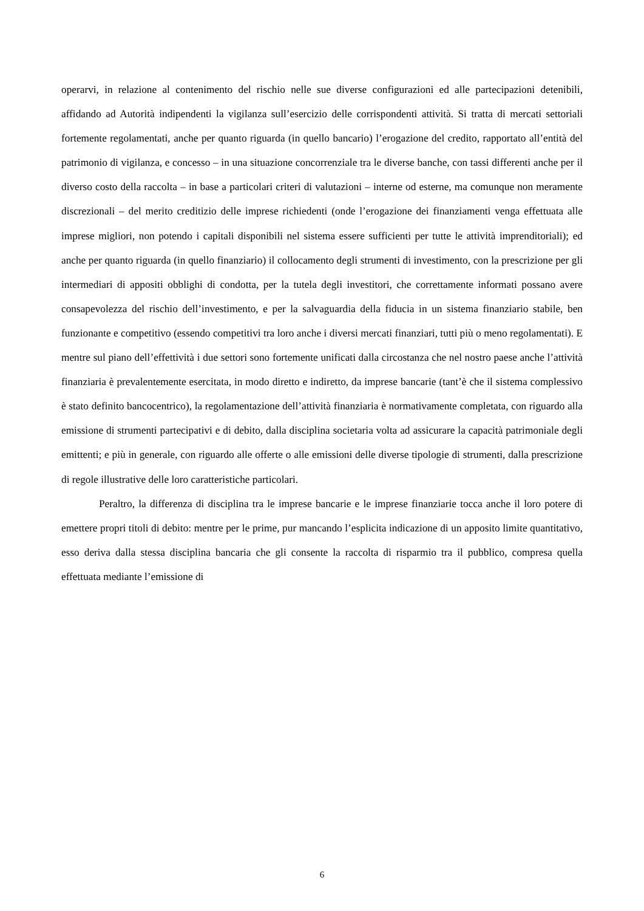operarvi, in relazione al contenimento del rischio nelle sue diverse configurazioni ed alle partecipazioni detenibili, affidando ad Autorità indipendenti la vigilanza sull’esercizio delle corrispondenti attività. Si tratta di mercati settoriali fortemente regolamentati, anche per quanto riguarda (in quello bancario) l’erogazione del credito, rapportato all’entità del patrimonio di vigilanza, e concesso – in una situazione concorrenziale tra le diverse banche, con tassi differenti anche per il diverso costo della raccolta – in base a particolari criteri di valutazioni – interne od esterne, ma comunque non meramente discrezionali – del merito creditizio delle imprese richiedenti (onde l’erogazione dei finanziamenti venga effettuata alle imprese migliori, non potendo i capitali disponibili nel sistema essere sufficienti per tutte le attività imprenditoriali); ed anche per quanto riguarda (in quello finanziario) il collocamento degli strumenti di investimento, con la prescrizione per gli intermediari di appositi obblighi di condotta, per la tutela degli investitori, che correttamente informati possano avere consapevolezza del rischio dell’investimento, e per la salvaguardia della fiducia in un sistema finanziario stabile, ben funzionante e competitivo (essendo competitivi tra loro anche i diversi mercati finanziari, tutti più o meno regolamentati). E mentre sul piano dell’effettività i due settori sono fortemente unificati dalla circostanza che nel nostro paese anche l’attività finanziaria è prevalentemente esercitata, in modo diretto e indiretto, da imprese bancarie (tant’è che il sistema complessivo è stato definito bancocentrico), la regolamentazione dell’attività finanziaria è normativamente completata, con riguardo alla emissione di strumenti partecipativi e di debito, dalla disciplina societaria volta ad assicurare la capacità patrimoniale degli emittenti; e più in generale, con riguardo alle offerte o alle emissioni delle diverse tipologie di strumenti, dalla prescrizione di regole illustrative delle loro caratteristiche particolari.
Peraltro, la differenza di disciplina tra le imprese bancarie e le imprese finanziarie tocca anche il loro potere di emettere propri titoli di debito: mentre per le prime, pur mancando l’esplicita indicazione di un apposito limite quantitativo, esso deriva dalla stessa disciplina bancaria che gli consente la raccolta di risparmio tra il pubblico, compresa quella effettuata mediante l’emissione di
6